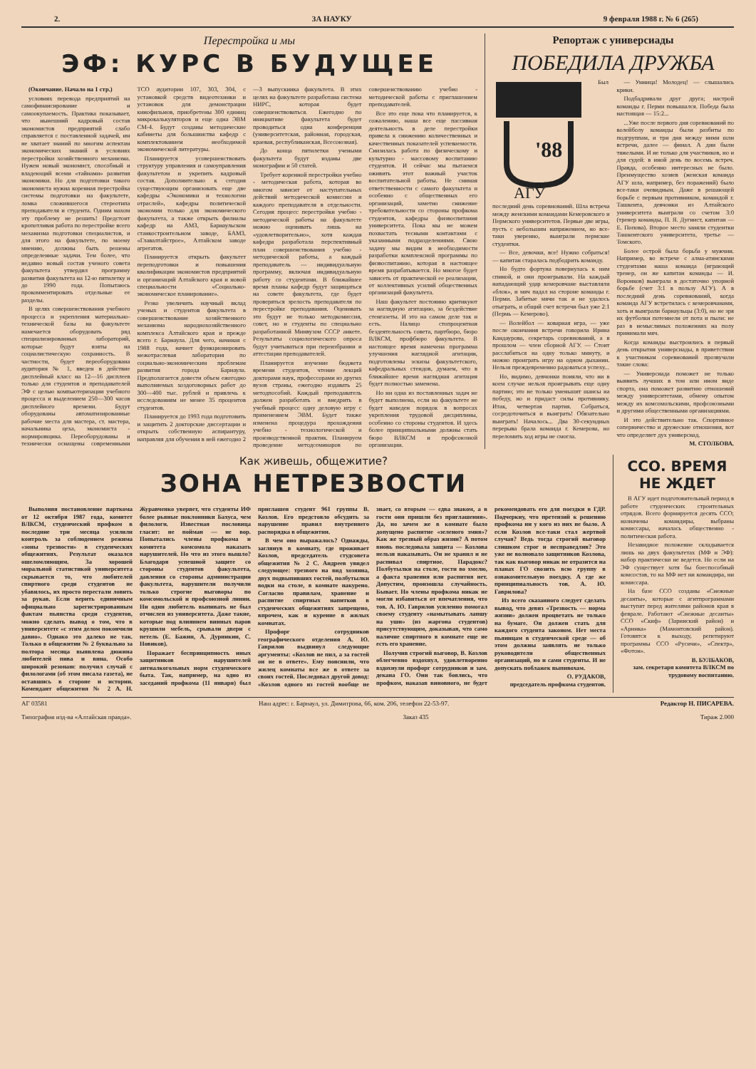2. ЗА НАУКУ 9 февраля 1988 г. № 6 (265)
Перестройка и мы
ЭФ: КУРС В БУДУЩЕЕ
(Окончание. Начало на 1 стр.)
условиях перевода предприятий на самофинансирование и самоокупаемость. Практика показывает, что нынешний кадровый состав экономистов предприятий слабо справляется с поставленной задачей, им не хватает знаний по многим аспектам экономических знаний в условиях перестройки хозяйственного механизма. Нужен новый экономист, способный и владеющий всеми «тайнами» развития экономики. Но для подготовки такого экономиста нужна коренная перестройка системы подготовки на факультете, ломка сложившегося стереотипа преподавателя и студента. Одним махом эту проблему не решить! Предстоит кропотливая работа по перестройке всего механизма подготовки специалистов, и для этого на факультете, по моему мнению, должны быть решены определенные задачи. Тем более, что недавно новый состав ученого совета факультета утвердил программу развития факультета на 12-ю пятилетку и до 1990 года. Попытаюсь прокомментировать отдельные ее разделы.
В целях совершенствования учебного процесса и укрепления материально-технической базы на факультете намечается оборудовать ряд специализированных лабораторий, которые будут взяты на социалистическую сохранность. В частности, будет переоборудована аудитория № 1, введен в действие дисплейный класс на 12—16 дисплеев только для студентов и преподавателей ЭФ с целью компьютеризации учебного процесса и выделением 250—300 часов дисплейного времени. Будут оборудованы автоматизированные рабочие места для мастера, ст. мастера, начальника цеха, экономиста - нормировщика. Переоборудованы и технически оснащены современными ТСО аудитории 107, 303, 304, с установкой средств видеотехники и установок для демонстрации кинофильмов, приобретены 300 единиц микрокалькуляторов и еще одна ЭВМ СМ-4. Будут созданы методические кабинеты для большинства кафедр с комплектованием необходимой экономической литературы.
Планируется усовершенствовать структуру управления и самоуправления факультетом и укрепить кадровый состав. Дополнительно к сегодня существующим организовать еще две кафедры «Экономики и технологии отраслей», кафедры политической экономии только для экономического факультета, а также открыть филиалы кафедр на АМЗ, Барнаульском станкостроительном заводе, БАМЗ, «Главалтайстрое», Алтайском заводе агрегатов.
Планируется открыть факультет переподготовки и повышения квалификации экономистов предприятий и организаций Алтайского края и новой специальности «Социально-экономическое планирование».
Резко увеличить научный вклад ученых и студентов факультета в совершенствование хозяйственного механизма народнохозяйственного комплекса Алтайского края и прежде всего г. Барнаула. Для чего, начиная с 1988 года, начнет функционировать межотраслевая лаборатория по социально-экономическим проблемам развития города Барнаула. Предполагается довести объем ежегодно выполняемых хоздоговорных работ до 300—400 тыс. рублей и привлечь к исследованиям не менее 35 процентов студентов.
Планируется до 1993 года подготовить и защитить 2 докторские диссертации и открыть собственную аспирантуру, направляя для обучения в ней ежегодно 2—3 выпускника факультета. В этих целях на факультете разработана система НИРС, которая будет совершенствоваться. Ежегодно по инициативе факультета будет проводиться одна конференция (университетская, районная, городская, краевая, республиканская, Всесоюзная).
До конца пятилетки учеными факультета будут изданы две монографии и 50 статей.
Требует коренной перестройки учебно - методическая работа, которая во многом зависит от наступательных действий методической комиссии и каждого преподавателя в отдельности. Сегодня процесс перестройки учебно - методической работы на факультете можно оценивать лишь на «удовлетворительно», хотя каждая кафедра разработала перспективный план совершенствования учебно - методической работы, а каждый преподаватель — индивидуальную программу, включая индивидуальную работу со студентами. В ближайшее время планы кафедр будут защищаться на совете факультета, где будет проверяться зрелость преподавателя по перестройке преподавания. Оценивать это будут не только методкомиссия, совет, но и студенты по специально разработанной Минвузом СССР анкете. Результаты социологического опроса будут учитываться при переизбрании и аттестации преподавателей.
Планируется изучение бюджета времени студентов, чтение лекций докторами наук, профессорами из других вузов страны, ежегодно издавать 25 методпособий. Каждый преподаватель должен разработать и внедрить в учебный процесс одну деловую игру с применением ЭВМ. Будет также изменена процедура прохождения учебно - технологической и производственной практик. Планируем проведение методсеминаров по совершенствованию учебно - методической работы с приглашением преподавателей.
Все это еще пока что планируется, к сожалению, наша все еще пассивная деятельность в деле перестройки привела к снижению количественных и качественных показателей успеваемости. Снизилась работа по физическому и культурно - массовому воспитанию студентов. И сейчас мы пытаемся оживить этот важный участок воспитательной работы. Не снимая ответственности с самого факультета и особенно с общественных его организаций, заметно снижение требовательности со стороны профкома студентов, кафедры физвоспитания университета. Пока мы не можем похвастать тесными контактами с указанными подразделениями. Свою задачу мы видим в необходимости разработки комплексной программы по физвоспитанию, которая в настоящее время разрабатывается. Но многое будет зависеть от практической ее реализации, от коллективных усилий общественных организаций факультета.
Наш факультет постоянно критикуют за наглядную агитацию, за бездействие стенгазеты. И это на самом деле так и есть. Налицо стопроцентная бездеятельность совета, партбюро, бюро ВЛКСМ, профбюро факультета. В настоящее время намечена программа улучшения наглядной агитации, подготовлены эскизы факультетского, кафедральных стендов, думаем, что в ближайшее время наглядная агитация будет полностью заменена.
Но ни одна из поставленных задач не будет выполнена, если на факультете не будет наведен порядок в вопросах укрепления трудовой дисциплины, особенно со стороны студентов. И здесь более принципиальными должны стать бюро ВЛКСМ и профсоюзной организации.
Репортаж с универсиады
ПОБЕДИЛА ДРУЖБА
'88
АГУ
Был последний день соревнований. Шла встреча между женскими командами Кемеровского и Пермского университетов. Первые две игры, пусть с небольшим напряжением, но все-таки уверенно, выиграли пермские студентки.
— Все, девочки, все! Нужно собраться! — капитан старалась подбодрить команду.
Но будто фортуна повернулась к ним спиной, и они проигрывали. На каждый нападающий удар кемеровчане выставляли «блок», и мяч падал на стороне команды г. Перми. Забитые мячи так и не удалось отыграть, и общий счет встречи был уже 2:1 (Пермь — Кемерово).
— Волейбол — коварная игра, — уже после окончания встречи говорила Ирина Кандаурова, секретарь соревнований, а в прошлом — член сборной АГУ. — Стоит расслабиться на одну только минуту, и можно проиграть игру на одном дыхании. Нельзя преждевременно радоваться успеху...
Но, видимо, девчонки поняли, что ни в коем случае нельзя проигрывать еще одну партию; это не только уменьшит шансы на победу, но и придаст силы противнику. Итак, четвертая партия. Собраться, сосредоточиться и выиграть! Обязательно выиграть! Началось... Два 30-секундных перерыва брала команда г. Кемерова, но переломить ход игры не смогла.
— Умница! Молодец! — слышались крики.
Подбадривали друг друга; настрой команды г. Перми повышался. Победа была настоящая — 15:2...
...Уже после первого дня соревнований по волейболу команды были разбиты по подгруппам, и три дня между ними шли встречи, далее — финал. А дни были тяжелыми. И не только для участников, но и для судей: в иной день по восемь встреч. Правда, особенно интересных не было. Преимущество хозяев (женская команда АГУ шла, например, без поражений) было все-таки очевидным. Даже в решающей борьбе с первым противником, командой г. Ташкента, девчонки из Алтайского университета выиграли со счетом 3:0 (тренер команды, П. Я. Дугнист, капитан — Е. Попова). Второе место заняли студентки Ташкентского университета, третье — Томского.
Более острой была борьба у мужчин. Например, во встрече с алма-атинскими студентами наша команда (играющий тренер, он же капитан команды — И. Воронков) выиграла в достаточно упорной борьбе (счет 3:1 в пользу АГУ). А в последний день соревнований, когда команда АГУ встретилась с кемеровчанами, хоть и выиграли барнаульцы (3:0), но не зря их футболки потемнели от пота и пыли: не раз в немыслимых положениях на полу принимали мяч.
Когда команды выстроились в первый день открытия универсиады, в приветствии к участникам соревнований прозвучали такие слова:
— Универсиада поможет не только выявить лучших в том или ином виде спорта, она поможет развитию отношений между университетами, обмену опытом между их комсомольскими, профсоюзными и другими общественными организациями.
И это действительно так. Спортивное соперничество и дружеские отношения, вот что определяет дух универсиад.
М. СТОЛБОВА.
Как живешь, общежитие?
ЗОНА НЕТРЕЗВОСТИ
Выполняя постановление парткома от 12 октября 1987 года, комитет ВЛКСМ, студенческий профком в последние три месяца усилили контроль за соблюдением режима «зоны трезвости» в студенческих общежитиях. Результат оказался ошеломляющим. За хорошей моральной статистикой университета скрывается то, что любителей спиртного среди студентов не убавилось, их просто перестали ловить за рукав. Если верить единичным официально зарегистрированным фактам пьянства среди студентов, можно сделать вывод о том, что в университете «с этим делом покончили давно». Однако это далеко не так. Только в общежитии № 2 буквально за полтора месяца выявлена дюжина любителей пива и вина. Особо широкий резонанс получил случай с филологами (об этом писала газета), не оставшись в стороне и истории. Комендант общежития № 2 А. Н. Журавченко уверяет, что студенты ИФ более рьяные поклонники Бахуса, чем филологи. Известная пословица гласит: не пойман — не вор. Попытались члены профкома и комитета комсомола наказать нарушителей. Но что из этого вышло? Благодаря успешной защите со стороны студентов факультета, давления со стороны администрации факультета, нарушители получили только строгие выговоры по комсомольской и профсоюзной линии. Ни один любитель выпивать не был отчислен из университета. Даже такие, которые под влиянием винных паров крушили мебель, срывали двери с петель (Е. Бажин, А. Дурникин, С. Новиков).
Поражает беспринципность иных защитников нарушителей антиалкогольных норм студенческого быта. Так, например, на одно из заседаний профкома (11 января) был приглашен студент 961 группы В. Козлов. Его предстояло обсудить за нарушение правил внутреннего распорядка в общежитии.
В чем оно выражалось? Однажды, заглянув в комнату, где проживает Козлов, председатель студсовета общежития № 2 С. Андреев увидел следующее: трезвого на вид хозяина, двух подвыпивших гостей, полбутылки водки на столе, в комнате накурено. Согласно правилам, хранение и распитие спиртных напитков в студенческих общежитиях запрещено, впрочем, как и курение в жилых комнатах.
Профорг сотрудников географического отделения А. Ю. Гаврилов выдвинул следующие аргументы: «Козлов не пил, а за гостей он не в ответе». Ему пояснили, что жилец комнаты все же в ответе за своих гостей. Последовал другой довод: «Козлов одного из гостей вообще не знает, со вторым — едва знаком, а в гости они пришли без приглашения». Да, но зачем же в комнате было допущено распитие «зеленого змия»? Как же трезвый образ жизни? А потом вновь последовала защита — Козлова нельзя наказывать. Он не хранил и не распивал спиртное. Парадокс? Полбутылки на столе, гости во хмелю, а факта хранения или распития нет. Допустим, произошла случайность. Бывает. Но члены профкома никак не могли избавиться от впечатления, что тов. А. Ю. Гаврилов усиленно помогал своему студенту «намытывать лапшу на уши» (из жаргона студентов) присутствующим, доказывая, что само наличие спиртного в комнате еще не есть его хранение.
Получив строгий выговор, В. Козлов облегченно вздохнул, удовлетворенно вздохнули профорг сотрудников и зам. декана ГО. Они так боялись, что профком, наказав виновного, не будет рекомендовать его для поездки в ГДР. Подчеркну, что претензий к решению профкома ни у кого из них не было. А если Козлов все-таки стал жертвой случая? Ведь тогда строгий выговор слишком строг и несправедлив? Это уже не волновало защитников Козлова, так как выговор никак не отразится на планах ГО свозить всю группу в ознакомительную поездку. А где же принципиальность тов. А. Ю. Гаврилова?
Из всего сказанного следует сделать вывод, что девиз «Трезвость — норма жизни» должен процветать не только на бумаге. Он должен стать для каждого студента законом. Нет места пьяницам в студенческой среде — об этом должны заявлять не только руководители общественных организаций, но и сами студенты. И не допускать поблажек выпивохам.
О. РУДАКОВ,
председатель профкома студентов.
ССО. ВРЕМЯ НЕ ЖДЕТ
В АГУ идет подготовительный период в работе студенческих строительных отрядов. Всего формируется десять ССО; назначены командиры, выбраны комиссары, началась общественно - политическая работа.
Незавидное положение складывается лишь на двух факультетах (МФ и ЭФ): набор практически не ведется. Но если на ЭФ существует хотя бы боеспособный комсостав, то на МФ нет ни командира, ни комиссара.
На базе ССО созданы «Снежные десанты», которые с агитпрограммами выступят перед жителями районов края в феврале. Работают «Снежные десанты» ССО «Скиф» (Заринский район) и «Арника» (Мамонтовский район). Готовятся к выходу, репетируют программы ССО «Русичи», «Спектр», «Фотон».
В. БУЛБАКОВ,
зам. секретаря комитета ВЛКСМ по трудовому воспитанию.
АГ 03581 Наш адрес: г. Барнаул, ул. Димитрова, 66, ком. 206, телефон 22-53-97. Редактор Н. ПИСАРЕВА.
Типография изд-ва «Алтайская правда». Заказ 435 Тираж 2.000